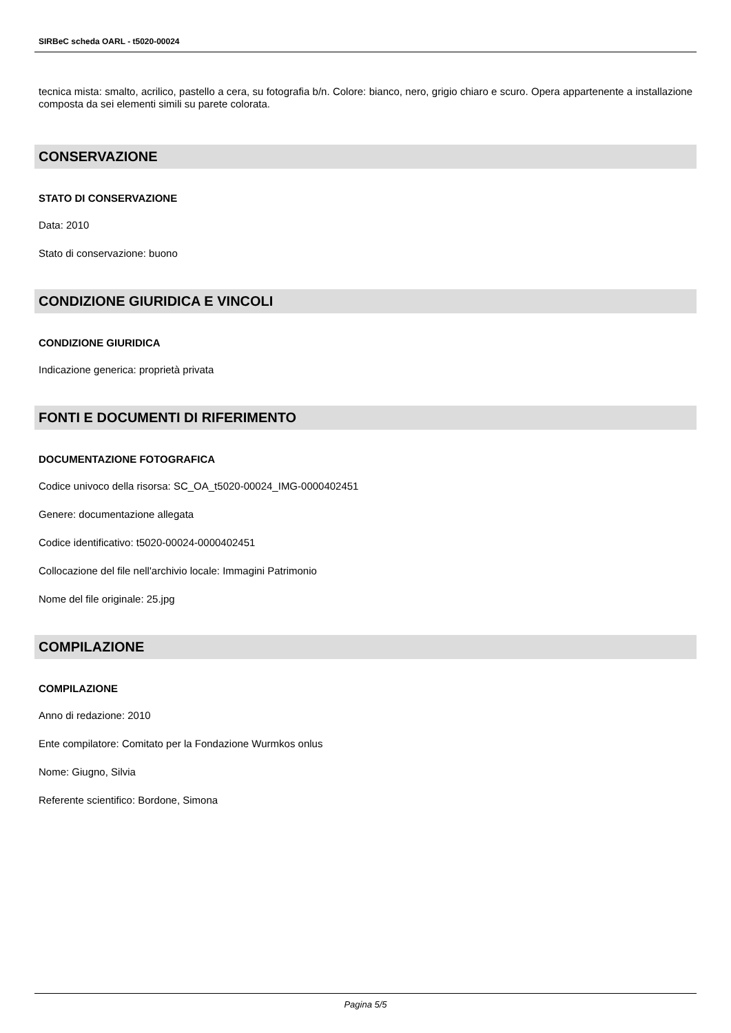SIRBeC scheda OARL - t5020-00024
tecnica mista: smalto, acrilico, pastello a cera, su fotografia b/n. Colore: bianco, nero, grigio chiaro e scuro. Opera appartenente a installazione composta da sei elementi simili su parete colorata.
CONSERVAZIONE
STATO DI CONSERVAZIONE
Data: 2010
Stato di conservazione: buono
CONDIZIONE GIURIDICA E VINCOLI
CONDIZIONE GIURIDICA
Indicazione generica: proprietà privata
FONTI E DOCUMENTI DI RIFERIMENTO
DOCUMENTAZIONE FOTOGRAFICA
Codice univoco della risorsa: SC_OA_t5020-00024_IMG-0000402451
Genere: documentazione allegata
Codice identificativo: t5020-00024-0000402451
Collocazione del file nell'archivio locale: Immagini Patrimonio
Nome del file originale: 25.jpg
COMPILAZIONE
COMPILAZIONE
Anno di redazione: 2010
Ente compilatore: Comitato per la Fondazione Wurmkos onlus
Nome: Giugno, Silvia
Referente scientifico: Bordone, Simona
Pagina 5/5